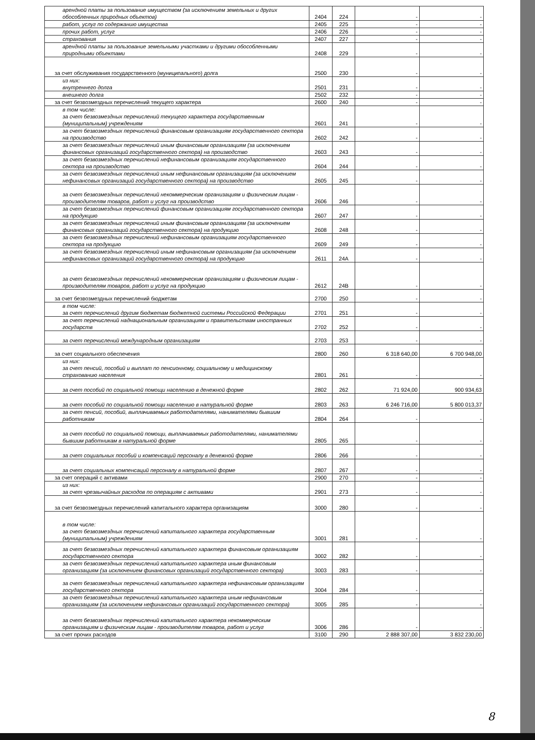| арендной платы за пользование имуществом (за исключением земельных и других обособленных природных объектов) | 2404 | 224 | - | - |
| работ, услуг по содержанию имущества | 2405 | 225 | - | - |
| прочих работ, услуг | 2406 | 226 | - | - |
| страхования | 2407 | 227 | - | - |
| арендной платы за пользование земельными участками и другими обособленными природными объектами | 2408 | 229 | - | - |
| за счет обслуживания государственного (муниципального) долга | 2500 | 230 | - | - |
| из них: внутреннего долга | 2501 | 231 | - | - |
| внешнего долга | 2502 | 232 | - | - |
| за счет безвозмездных перечислений текущего характера | 2600 | 240 | - | - |
| в том числе: за счет безвозмездных перечислений текущего характера государственным (муниципальным) учреждениям | 2601 | 241 | - | - |
| за счет безвозмездных перечислений финансовым организациям государственного сектора на производство | 2602 | 242 | - | - |
| за счет безвозмездных перечислений иным финансовым организациям (за исключением финансовых организаций государственного сектора) на производство | 2603 | 243 | - | - |
| за счет безвозмездных перечислений нефинансовым организациям государственного сектора на производство | 2604 | 244 | - | - |
| за счет безвозмездных перечислений иным нефинансовым организациям (за исключением нефинансовых организаций государственного сектора) на производство | 2605 | 245 | - | - |
| за счет безвозмездных перечислений некоммерческим организациям и физическим лицам - производителям товаров, работ и услуг на производство | 2606 | 246 | - | - |
| за счет безвозмездных перечислений финансовым организациям государственного сектора на продукцию | 2607 | 247 | - | - |
| за счет безвозмездных перечислений иным финансовым организациям (за исключением финансовых организаций государственного сектора) на продукцию | 2608 | 248 | - | - |
| за счет безвозмездных перечислений нефинансовым организациям государственного сектора на продукцию | 2609 | 249 | - | - |
| за счет безвозмездных перечислений иным нефинансовым организациям (за исключением нефинансовых организаций государственного сектора) на продукцию | 2611 | 24А | - | - |
| за счет безвозмездных перечислений некоммерческим организациям и физическим лицам - производителям товаров, работ и услуг на продукцию | 2612 | 24В | - | - |
| за счет безвозмездных перечислений бюджетам | 2700 | 250 | - | - |
| в том числе: за счет перечислений другим бюджетам бюджетной системы Российской Федерации | 2701 | 251 | - | - |
| за счет перечислений наднациональным организациям и правительствам иностранных государств | 2702 | 252 | - | - |
| за счет перечислений международным организациям | 2703 | 253 | - | - |
| за счет социального обеспечения | 2800 | 260 | 6 318 640,00 | 6 700 948,00 |
| из них: за счет пенсий, пособий и выплат по пенсионному, социальному и медицинскому страхованию населения | 2801 | 261 | - | - |
| за счет пособий по социальной помощи населению в денежной форме | 2802 | 262 | 71 924,00 | 900 934,63 |
| за счет пособий по социальной помощи населению в натуральной форме | 2803 | 263 | 6 246 716,00 | 5 800 013,37 |
| за счет пенсий, пособий, выплачиваемых работодателями, нанимателями бывшим работникам | 2804 | 264 | - | - |
| за счет пособий по социальной помощи, выплачиваемых работодателями, нанимателями бывшим работникам в натуральной форме | 2805 | 265 | - | - |
| за счет социальных пособий и компенсаций персоналу в денежной форме | 2806 | 266 | - | - |
| за счет социальных компенсаций персоналу в натуральной форме | 2807 | 267 | - | - |
| за счет операций с активами | 2900 | 270 | - | - |
| из них: за счет чрезвычайных расходов по операциям с активами | 2901 | 273 | - | - |
| за счет безвозмездных перечислений капитального характера организациям | 3000 | 280 | - | - |
| в том числе: за счет безвозмездных перечислений капитального характера государственным (муниципальным) учреждениям | 3001 | 281 | - | - |
| за счет безвозмездных перечислений капитального характера финансовым организациям государственного сектора | 3002 | 282 | - | - |
| за счет безвозмездных перечислений капитального характера иным финансовым организациям (за исключением финансовых организаций государственного сектора) | 3003 | 283 | - | - |
| за счет безвозмездных перечислений капитального характера нефинансовым организациям государственного сектора | 3004 | 284 | - | - |
| за счет безвозмездных перечислений капитального характера иным нефинансовым организациям (за исключением нефинансовых организаций государственного сектора) | 3005 | 285 | - | - |
| за счет безвозмездных перечислений капитального характера некоммерческим организациям и физическим лицам - производителям товаров, работ и услуг | 3006 | 286 | - | - |
| за счет прочих расходов | 3100 | 290 | 2 888 307,00 | 3 832 230,00 |
8